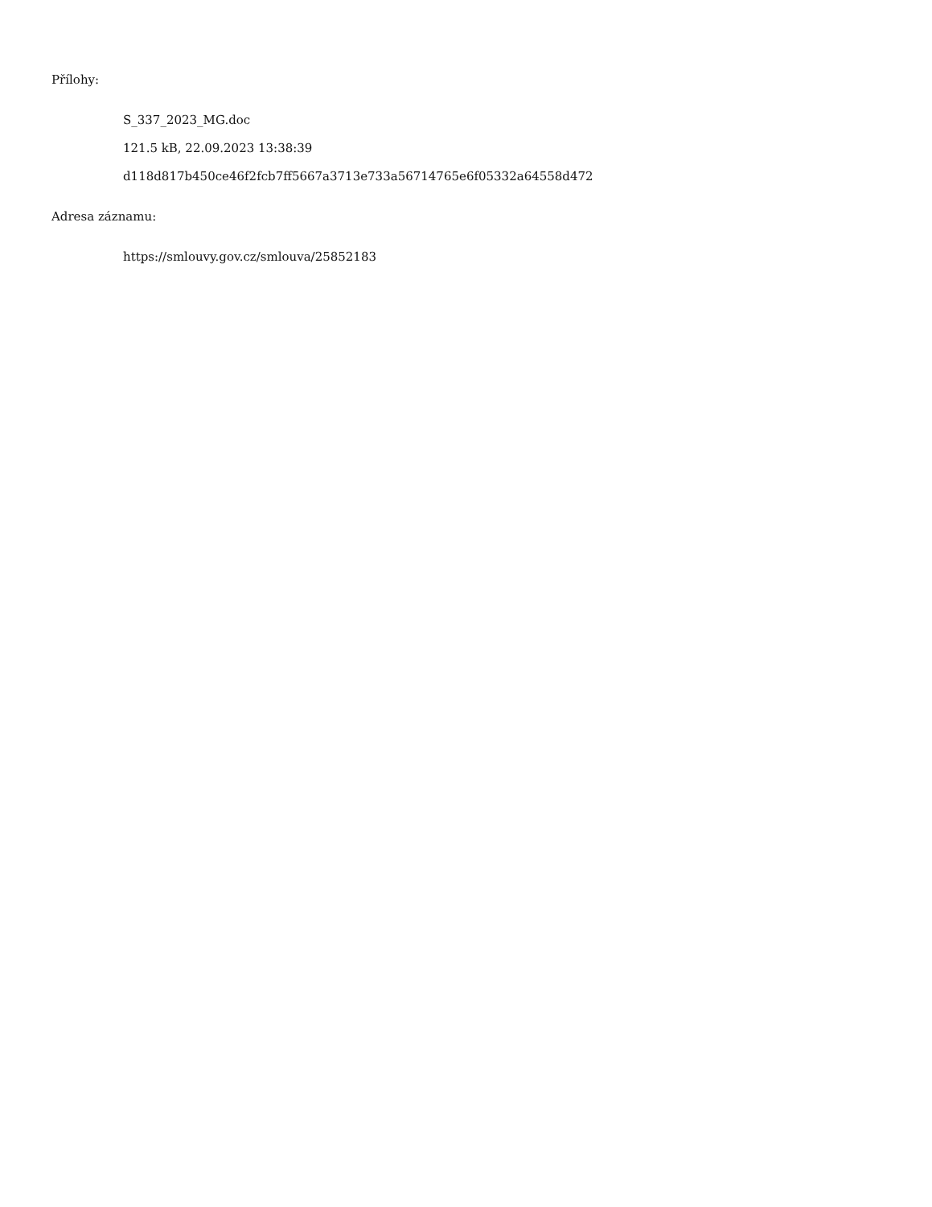Přílohy:
S_337_2023_MG.doc
121.5 kB, 22.09.2023 13:38:39
d118d817b450ce46f2fcb7ff5667a3713e733a56714765e6f05332a64558d472
Adresa záznamu:
https://smlouvy.gov.cz/smlouva/25852183